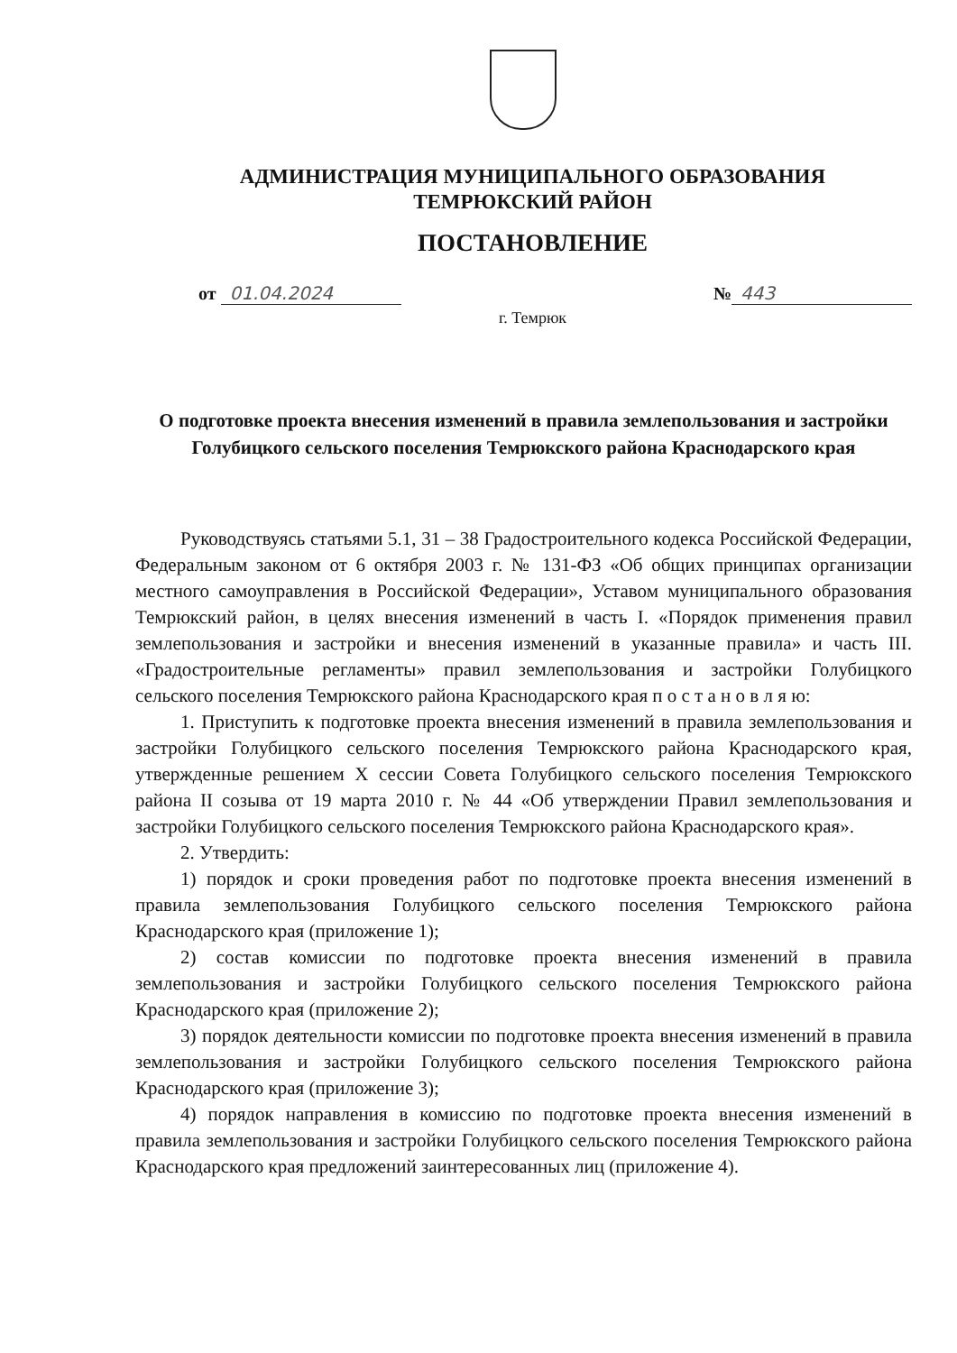АДМИНИСТРАЦИЯ МУНИЦИПАЛЬНОГО ОБРАЗОВАНИЯ
ТЕМРЮКСКИЙ РАЙОН
ПОСТАНОВЛЕНИЕ
от 01.04.2024 № 443
г. Темрюк
О подготовке проекта внесения изменений в правила землепользования и застройки Голубицкого сельского поселения Темрюкского района Краснодарского края
Руководствуясь статьями 5.1, 31 – 38 Градостроительного кодекса Российской Федерации, Федеральным законом от 6 октября 2003 г. № 131-ФЗ «Об общих принципах организации местного самоуправления в Российской Федерации», Уставом муниципального образования Темрюкский район, в целях внесения изменений в часть I. «Порядок применения правил землепользования и застройки и внесения изменений в указанные правила» и часть III. «Градостроительные регламенты» правил землепользования и застройки Голубицкого сельского поселения Темрюкского района Краснодарского края п о с т а н о в л я ю:
1. Приступить к подготовке проекта внесения изменений в правила землепользования и застройки Голубицкого сельского поселения Темрюкского района Краснодарского края, утвержденные решением X сессии Совета Голубицкого сельского поселения Темрюкского района II созыва от 19 марта 2010 г. № 44 «Об утверждении Правил землепользования и застройки Голубицкого сельского поселения Темрюкского района Краснодарского края».
2. Утвердить:
1) порядок и сроки проведения работ по подготовке проекта внесения изменений в правила землепользования Голубицкого сельского поселения Темрюкского района Краснодарского края (приложение 1);
2) состав комиссии по подготовке проекта внесения изменений в правила землепользования и застройки Голубицкого сельского поселения Темрюкского района Краснодарского края (приложение 2);
3) порядок деятельности комиссии по подготовке проекта внесения изменений в правила землепользования и застройки Голубицкого сельского поселения Темрюкского района Краснодарского края (приложение 3);
4) порядок направления в комиссию по подготовке проекта внесения изменений в правила землепользования и застройки Голубицкого сельского поселения Темрюкского района Краснодарского края предложений заинтересованных лиц (приложение 4).